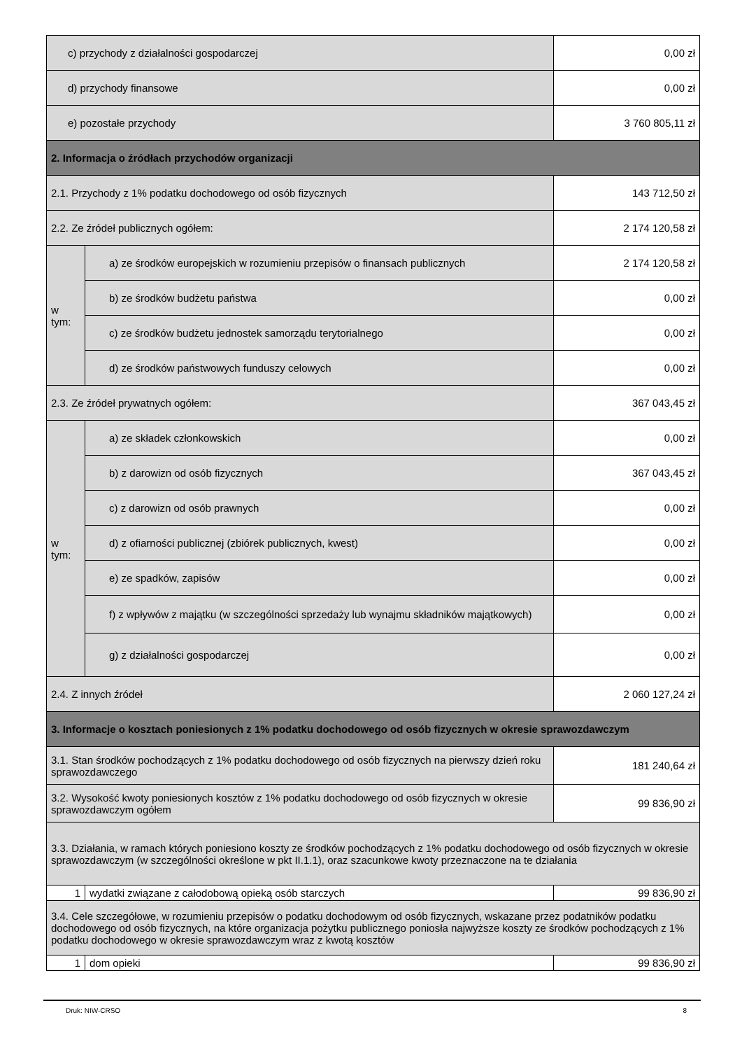| c) przychody z działalności gospodarczej | | 0,00 zł |
| d) przychody finansowe | | 0,00 zł |
| e) pozostałe przychody | | 3 760 805,11 zł |
| 2. Informacja o źródłach przychodów organizacji | | |
| 2.1. Przychody z 1% podatku dochodowego od osób fizycznych | | 143 712,50 zł |
| 2.2. Ze źródeł publicznych ogółem: | | 2 174 120,58 zł |
| w tym: | a) ze środków europejskich w rozumieniu przepisów o finansach publicznych | 2 174 120,58 zł |
| | b) ze środków budżetu państwa | 0,00 zł |
| | c) ze środków budżetu jednostek samorządu terytorialnego | 0,00 zł |
| | d) ze środków państwowych funduszy celowych | 0,00 zł |
| 2.3. Ze źródeł prywatnych ogółem: | | 367 043,45 zł |
| w tym: | a) ze składek członkowskich | 0,00 zł |
| | b) z darowizn od osób fizycznych | 367 043,45 zł |
| | c) z darowizn od osób prawnych | 0,00 zł |
| | d) z ofiarności publicznej (zbiórek publicznych, kwest) | 0,00 zł |
| | e) ze spadków, zapisów | 0,00 zł |
| | f) z wpływów z majątku (w szczególności sprzedaży lub wynajmu składników majątkowych) | 0,00 zł |
| | g) z działalności gospodarczej | 0,00 zł |
| 2.4. Z innych źródeł | | 2 060 127,24 zł |
| 3. Informacje o kosztach poniesionych z 1% podatku dochodowego od osób fizycznych w okresie sprawozdawczym | | |
| 3.1. Stan środków pochodzących z 1% podatku dochodowego od osób fizycznych na pierwszy dzień roku sprawozdawczego | | 181 240,64 zł |
| 3.2. Wysokość kwoty poniesionych kosztów z 1% podatku dochodowego od osób fizycznych w okresie sprawozdawczym ogółem | | 99 836,90 zł |
| 3.3. Działania, w ramach których poniesiono koszty ze środków pochodzących z 1% podatku dochodowego od osób fizycznych w okresie sprawozdawczym (w szczególności określone w pkt II.1.1), oraz szacunkowe kwoty przeznaczone na te działania | | |
| 1 | wydatki związane z całodobową opieką osób starczych | 99 836,90 zł |
| 3.4. Cele szczegółowe, w rozumieniu przepisów o podatku dochodowym od osób fizycznych, wskazane przez podatników podatku dochodowego od osób fizycznych, na które organizacja pożytku publicznego poniosła najwyższe koszty ze środków pochodzących z 1% podatku dochodowego w okresie sprawozdawczym wraz z kwotą kosztów | | |
| 1 | dom opieki | 99 836,90 zł |
Druk: NIW-CRSO 8